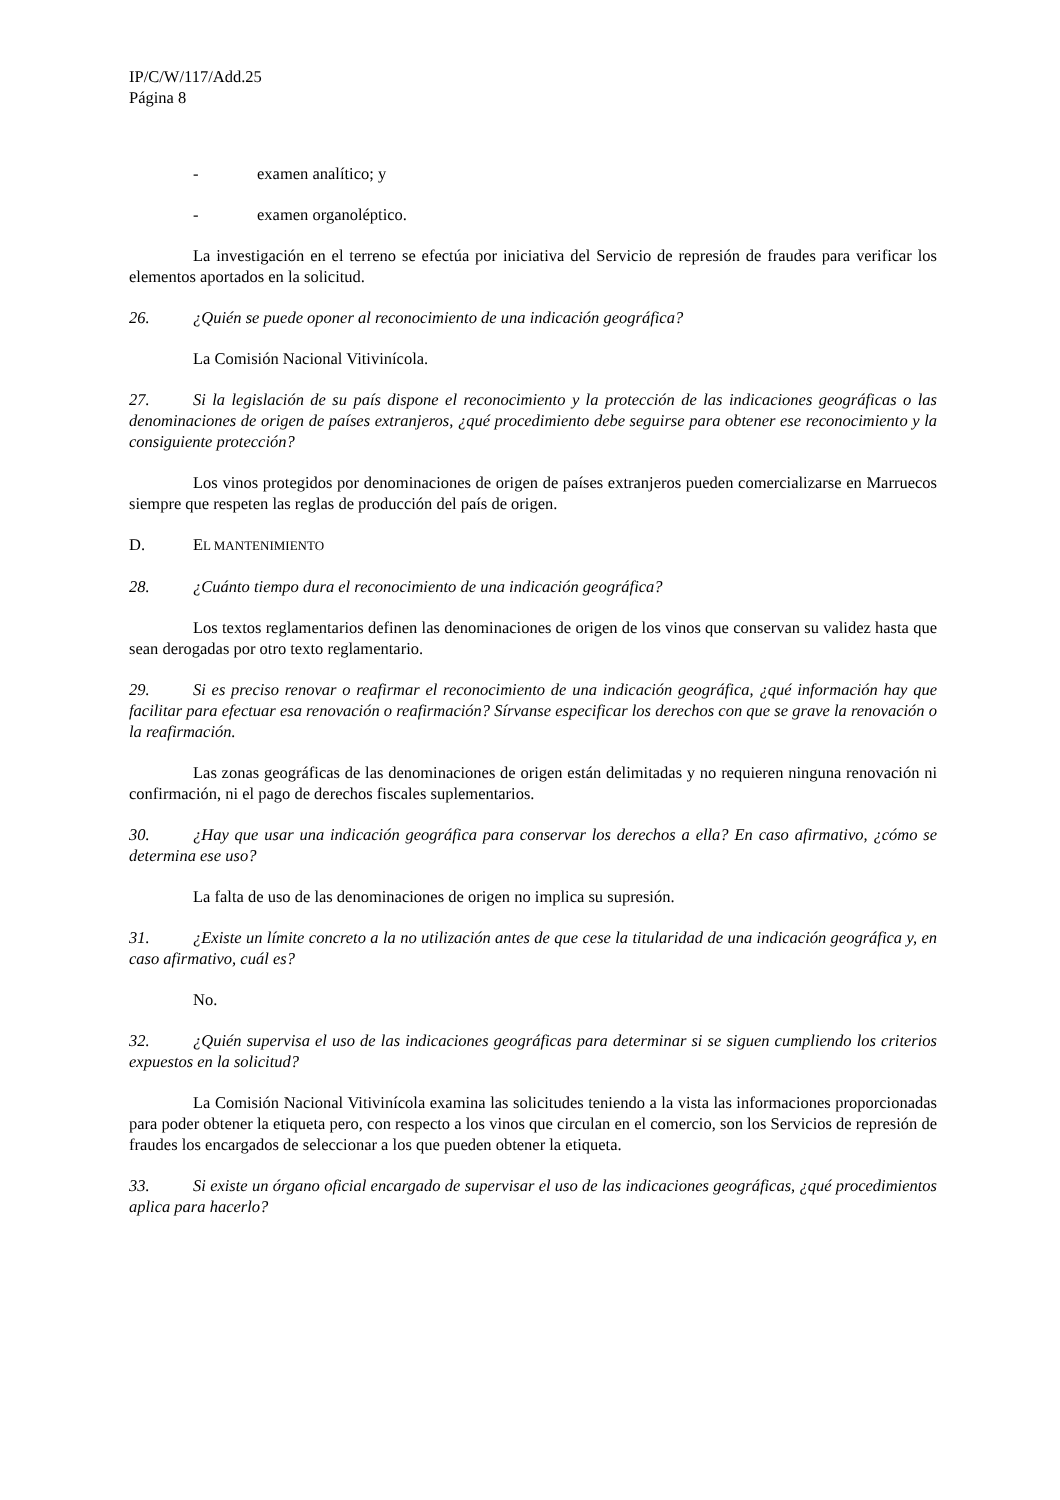IP/C/W/117/Add.25
Página 8
- examen analítico; y
- examen organoléptico.
La investigación en el terreno se efectúa por iniciativa del Servicio de represión de fraudes para verificar los elementos aportados en la solicitud.
26. ¿Quién se puede oponer al reconocimiento de una indicación geográfica?
La Comisión Nacional Vitivinícola.
27. Si la legislación de su país dispone el reconocimiento y la protección de las indicaciones geográficas o las denominaciones de origen de países extranjeros, ¿qué procedimiento debe seguirse para obtener ese reconocimiento y la consiguiente protección?
Los vinos protegidos por denominaciones de origen de países extranjeros pueden comercializarse en Marruecos siempre que respeten las reglas de producción del país de origen.
D. EL MANTENIMIENTO
28. ¿Cuánto tiempo dura el reconocimiento de una indicación geográfica?
Los textos reglamentarios definen las denominaciones de origen de los vinos que conservan su validez hasta que sean derogadas por otro texto reglamentario.
29. Si es preciso renovar o reafirmar el reconocimiento de una indicación geográfica, ¿qué información hay que facilitar para efectuar esa renovación o reafirmación? Sírvanse especificar los derechos con que se grave la renovación o la reafirmación.
Las zonas geográficas de las denominaciones de origen están delimitadas y no requieren ninguna renovación ni confirmación, ni el pago de derechos fiscales suplementarios.
30. ¿Hay que usar una indicación geográfica para conservar los derechos a ella? En caso afirmativo, ¿cómo se determina ese uso?
La falta de uso de las denominaciones de origen no implica su supresión.
31. ¿Existe un límite concreto a la no utilización antes de que cese la titularidad de una indicación geográfica y, en caso afirmativo, cuál es?
No.
32. ¿Quién supervisa el uso de las indicaciones geográficas para determinar si se siguen cumpliendo los criterios expuestos en la solicitud?
La Comisión Nacional Vitivinícola examina las solicitudes teniendo a la vista las informaciones proporcionadas para poder obtener la etiqueta pero, con respecto a los vinos que circulan en el comercio, son los Servicios de represión de fraudes los encargados de seleccionar a los que pueden obtener la etiqueta.
33. Si existe un órgano oficial encargado de supervisar el uso de las indicaciones geográficas, ¿qué procedimientos aplica para hacerlo?